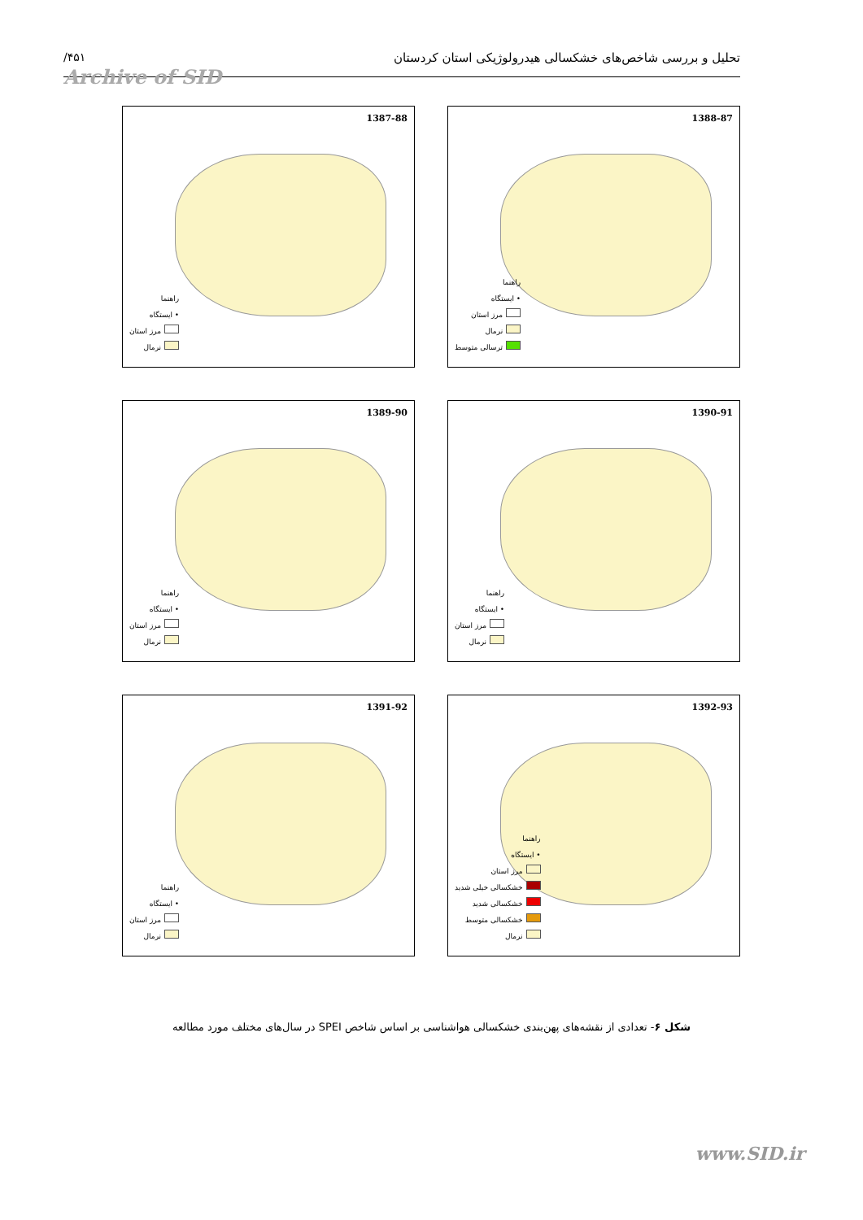تحلیل و بررسی شاخص‌های خشکسالی هیدرولوژیکی استان کردستان /۴۵۱
Archive of SID
1388-87
راهنما
• ایستگاه
مرز استان
نرمال
ترسالی متوسط
1387-88
راهنما
• ایستگاه
مرز استان
نرمال
1390-91
راهنما
• ایستگاه
مرز استان
نرمال
1389-90
راهنما
• ایستگاه
مرز استان
نرمال
1392-93
راهنما
• ایستگاه
مرز استان
خشکسالی خیلی شدید
خشکسالی شدید
خشکسالی متوسط
نرمال
1391-92
راهنما
• ایستگاه
مرز استان
نرمال
شکل ۶- تعدادی از نقشه‌های پهن‌بندی خشکسالی هواشناسی بر اساس شاخص SPEI در سال‌های مختلف مورد مطالعه
www.SID.ir